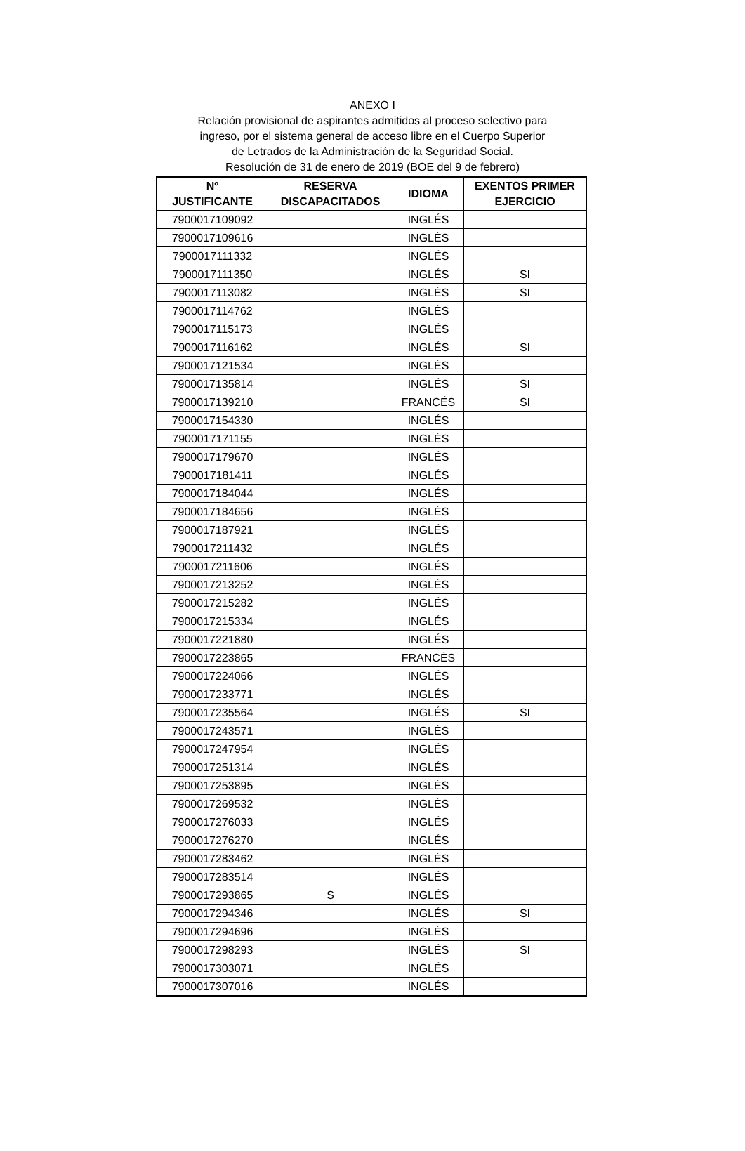ANEXO I
Relación provisional de aspirantes admitidos al proceso selectivo para
ingreso, por el sistema general de acceso libre en el Cuerpo Superior
de Letrados de la Administración de la Seguridad Social.
Resolución de 31 de enero de 2019 (BOE del 9 de febrero)
| Nº JUSTIFICANTE | RESERVA DISCAPACITADOS | IDIOMA | EXENTOS PRIMER EJERCICIO |
| --- | --- | --- | --- |
| 7900017109092 | | INGLÉS | |
| 7900017109616 | | INGLÉS | |
| 7900017111332 | | INGLÉS | |
| 7900017111350 | | INGLÉS | SI |
| 7900017113082 | | INGLÉS | SI |
| 7900017114762 | | INGLÉS | |
| 7900017115173 | | INGLÉS | |
| 7900017116162 | | INGLÉS | SI |
| 7900017121534 | | INGLÉS | |
| 7900017135814 | | INGLÉS | SI |
| 7900017139210 | | FRANCÉS | SI |
| 7900017154330 | | INGLÉS | |
| 7900017171155 | | INGLÉS | |
| 7900017179670 | | INGLÉS | |
| 7900017181411 | | INGLÉS | |
| 7900017184044 | | INGLÉS | |
| 7900017184656 | | INGLÉS | |
| 7900017187921 | | INGLÉS | |
| 7900017211432 | | INGLÉS | |
| 7900017211606 | | INGLÉS | |
| 7900017213252 | | INGLÉS | |
| 7900017215282 | | INGLÉS | |
| 7900017215334 | | INGLÉS | |
| 7900017221880 | | INGLÉS | |
| 7900017223865 | | FRANCÉS | |
| 7900017224066 | | INGLÉS | |
| 7900017233771 | | INGLÉS | |
| 7900017235564 | | INGLÉS | SI |
| 7900017243571 | | INGLÉS | |
| 7900017247954 | | INGLÉS | |
| 7900017251314 | | INGLÉS | |
| 7900017253895 | | INGLÉS | |
| 7900017269532 | | INGLÉS | |
| 7900017276033 | | INGLÉS | |
| 7900017276270 | | INGLÉS | |
| 7900017283462 | | INGLÉS | |
| 7900017283514 | | INGLÉS | |
| 7900017293865 | S | INGLÉS | |
| 7900017294346 | | INGLÉS | SI |
| 7900017294696 | | INGLÉS | |
| 7900017298293 | | INGLÉS | SI |
| 7900017303071 | | INGLÉS | |
| 7900017307016 | | INGLÉS | |